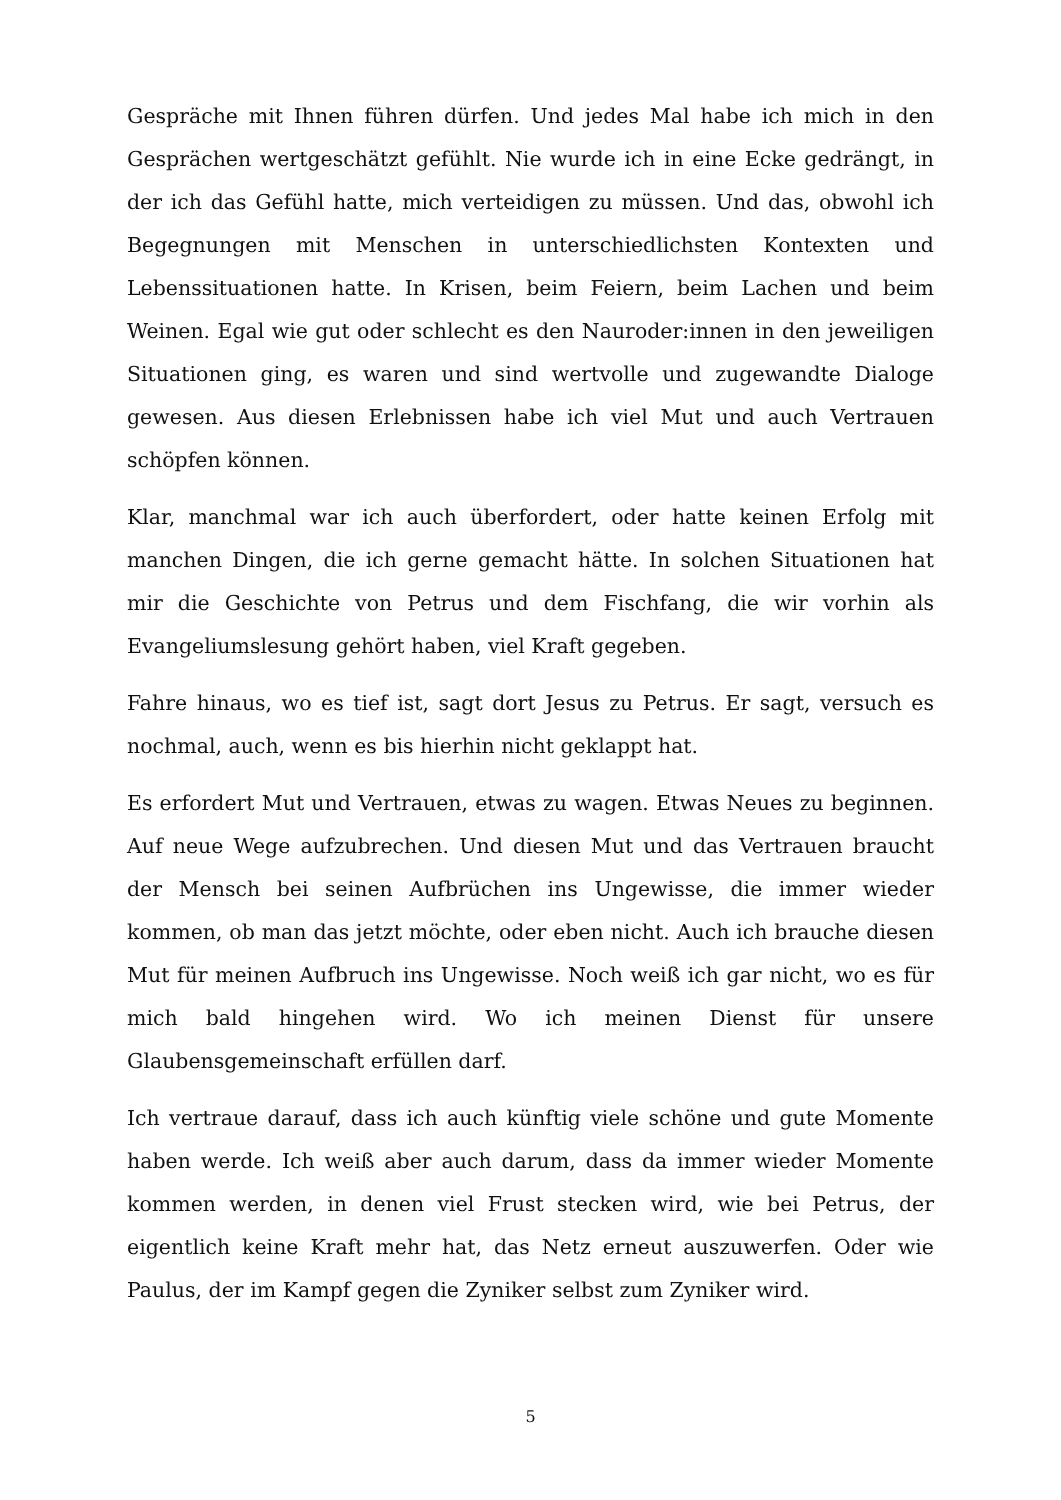Gespräche mit Ihnen führen dürfen. Und jedes Mal habe ich mich in den Gesprächen wertgeschätzt gefühlt. Nie wurde ich in eine Ecke gedrängt, in der ich das Gefühl hatte, mich verteidigen zu müssen. Und das, obwohl ich Begegnungen mit Menschen in unterschiedlichsten Kontexten und Lebenssituationen hatte. In Krisen, beim Feiern, beim Lachen und beim Weinen. Egal wie gut oder schlecht es den Nauroder:innen in den jeweiligen Situationen ging, es waren und sind wertvolle und zugewandte Dialoge gewesen. Aus diesen Erlebnissen habe ich viel Mut und auch Vertrauen schöpfen können.
Klar, manchmal war ich auch überfordert, oder hatte keinen Erfolg mit manchen Dingen, die ich gerne gemacht hätte. In solchen Situationen hat mir die Geschichte von Petrus und dem Fischfang, die wir vorhin als Evangeliumslesung gehört haben, viel Kraft gegeben.
Fahre hinaus, wo es tief ist, sagt dort Jesus zu Petrus. Er sagt, versuch es nochmal, auch, wenn es bis hierhin nicht geklappt hat.
Es erfordert Mut und Vertrauen, etwas zu wagen. Etwas Neues zu beginnen. Auf neue Wege aufzubrechen. Und diesen Mut und das Vertrauen braucht der Mensch bei seinen Aufbrüchen ins Ungewisse, die immer wieder kommen, ob man das jetzt möchte, oder eben nicht. Auch ich brauche diesen Mut für meinen Aufbruch ins Ungewisse. Noch weiß ich gar nicht, wo es für mich bald hingehen wird. Wo ich meinen Dienst für unsere Glaubensgemeinschaft erfüllen darf.
Ich vertraue darauf, dass ich auch künftig viele schöne und gute Momente haben werde. Ich weiß aber auch darum, dass da immer wieder Momente kommen werden, in denen viel Frust stecken wird, wie bei Petrus, der eigentlich keine Kraft mehr hat, das Netz erneut auszuwerfen. Oder wie Paulus, der im Kampf gegen die Zyniker selbst zum Zyniker wird.
5